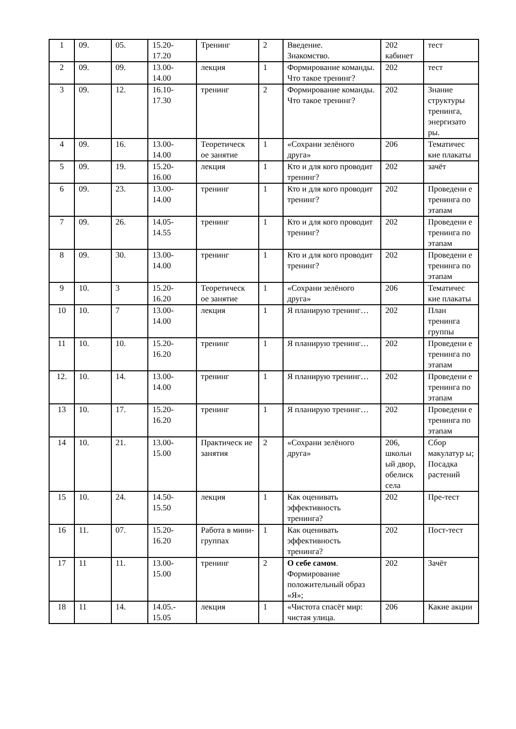| 1 | 09. | 05. | 15.20- 17.20 | Тренинг | 2 | Введение. Знакомство. | 202 кабинет | тест |
| 2 | 09. | 09. | 13.00- 14.00 | лекция | 1 | Формирование команды. Что такое тренинг? | 202 | тест |
| 3 | 09. | 12. | 16.10- 17.30 | тренинг | 2 | Формирование команды. Что такое тренинг? | 202 | Знание структуры тренинга, энергизато ры. |
| 4 | 09. | 16. | 13.00- 14.00 | Теоретическ ое занятие | 1 | «Сохрани зелёного друга» | 206 | Тематичес кие плакаты |
| 5 | 09. | 19. | 15.20- 16.00 | лекция | 1 | Кто и для кого проводит тренинг? | 202 | зачёт |
| 6 | 09. | 23. | 13.00- 14.00 | тренинг | 1 | Кто и для кого проводит тренинг? | 202 | Проведени е тренинга по этапам |
| 7 | 09. | 26. | 14.05- 14.55 | тренинг | 1 | Кто и для кого проводит тренинг? | 202 | Проведени е тренинга по этапам |
| 8 | 09. | 30. | 13.00- 14.00 | тренинг | 1 | Кто и для кого проводит тренинг? | 202 | Проведени е тренинга по этапам |
| 9 | 10. | 3 | 15.20- 16.20 | Теоретическ ое занятие | 1 | «Сохрани зелёного друга» | 206 | Тематичес кие плакаты |
| 10 | 10. | 7 | 13.00- 14.00 | лекция | 1 | Я планирую тренинг… | 202 | План тренинга группы |
| 11 | 10. | 10. | 15.20- 16.20 | тренинг | 1 | Я планирую тренинг… | 202 | Проведени е тренинга по этапам |
| 12. | 10. | 14. | 13.00- 14.00 | тренинг | 1 | Я планирую тренинг… | 202 | Проведени е тренинга по этапам |
| 13 | 10. | 17. | 15.20- 16.20 | тренинг | 1 | Я планирую тренинг… | 202 | Проведени е тренинга по этапам |
| 14 | 10. | 21. | 13.00- 15.00 | Практическ ие занятия | 2 | «Сохрани зелёного друга» | 206, школьн ый двор, обелиск села | Сбор макулатур ы; Посадка растений |
| 15 | 10. | 24. | 14.50- 15.50 | лекция | 1 | Как оценивать эффективность тренинга? | 202 | Пре-тест |
| 16 | 11. | 07. | 15.20- 16.20 | Работа в мини-группах | 1 | Как оценивать эффективность тренинга? | 202 | Пост-тест |
| 17 | 11 | 11. | 13.00- 15.00 | тренинг | 2 | О себе самом . Формирование положительный образ «Я»; | 202 | Зачёт |
| 18 | 11 | 14. | 14.05.- 15.05 | лекция | 1 | «Чистота спасёт мир: чистая улица. | 206 | Какие акции |